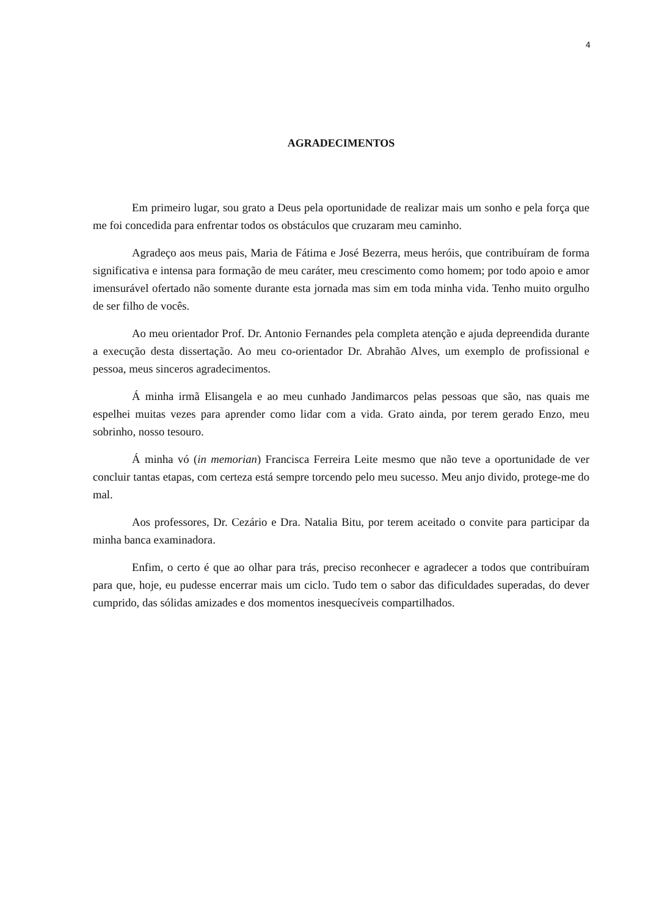4
AGRADECIMENTOS
Em primeiro lugar, sou grato a Deus pela oportunidade de realizar mais um sonho e pela força que me foi concedida para enfrentar todos os obstáculos que cruzaram meu caminho.
Agradeço aos meus pais, Maria de Fátima e José Bezerra, meus heróis, que contribuíram de forma significativa e intensa para formação de meu caráter, meu crescimento como homem; por todo apoio e amor imensurável ofertado não somente durante esta jornada mas sim em toda minha vida. Tenho muito orgulho de ser filho de vocês.
Ao meu orientador Prof. Dr. Antonio Fernandes pela completa atenção e ajuda depreendida durante a execução desta dissertação. Ao meu co-orientador Dr. Abrahão Alves, um exemplo de profissional e pessoa, meus sinceros agradecimentos.
Á minha irmã Elisangela e ao meu cunhado Jandimarcos pelas pessoas que são, nas quais me espelhei muitas vezes para aprender como lidar com a vida. Grato ainda, por terem gerado Enzo, meu sobrinho, nosso tesouro.
Á minha vó (in memorian) Francisca Ferreira Leite mesmo que não teve a oportunidade de ver concluir tantas etapas, com certeza está sempre torcendo pelo meu sucesso. Meu anjo divido, protege-me do mal.
Aos professores, Dr. Cezário e Dra. Natalia Bitu, por terem aceitado o convite para participar da minha banca examinadora.
Enfim, o certo é que ao olhar para trás, preciso reconhecer e agradecer a todos que contribuíram para que, hoje, eu pudesse encerrar mais um ciclo. Tudo tem o sabor das dificuldades superadas, do dever cumprido, das sólidas amizades e dos momentos inesquecíveis compartilhados.